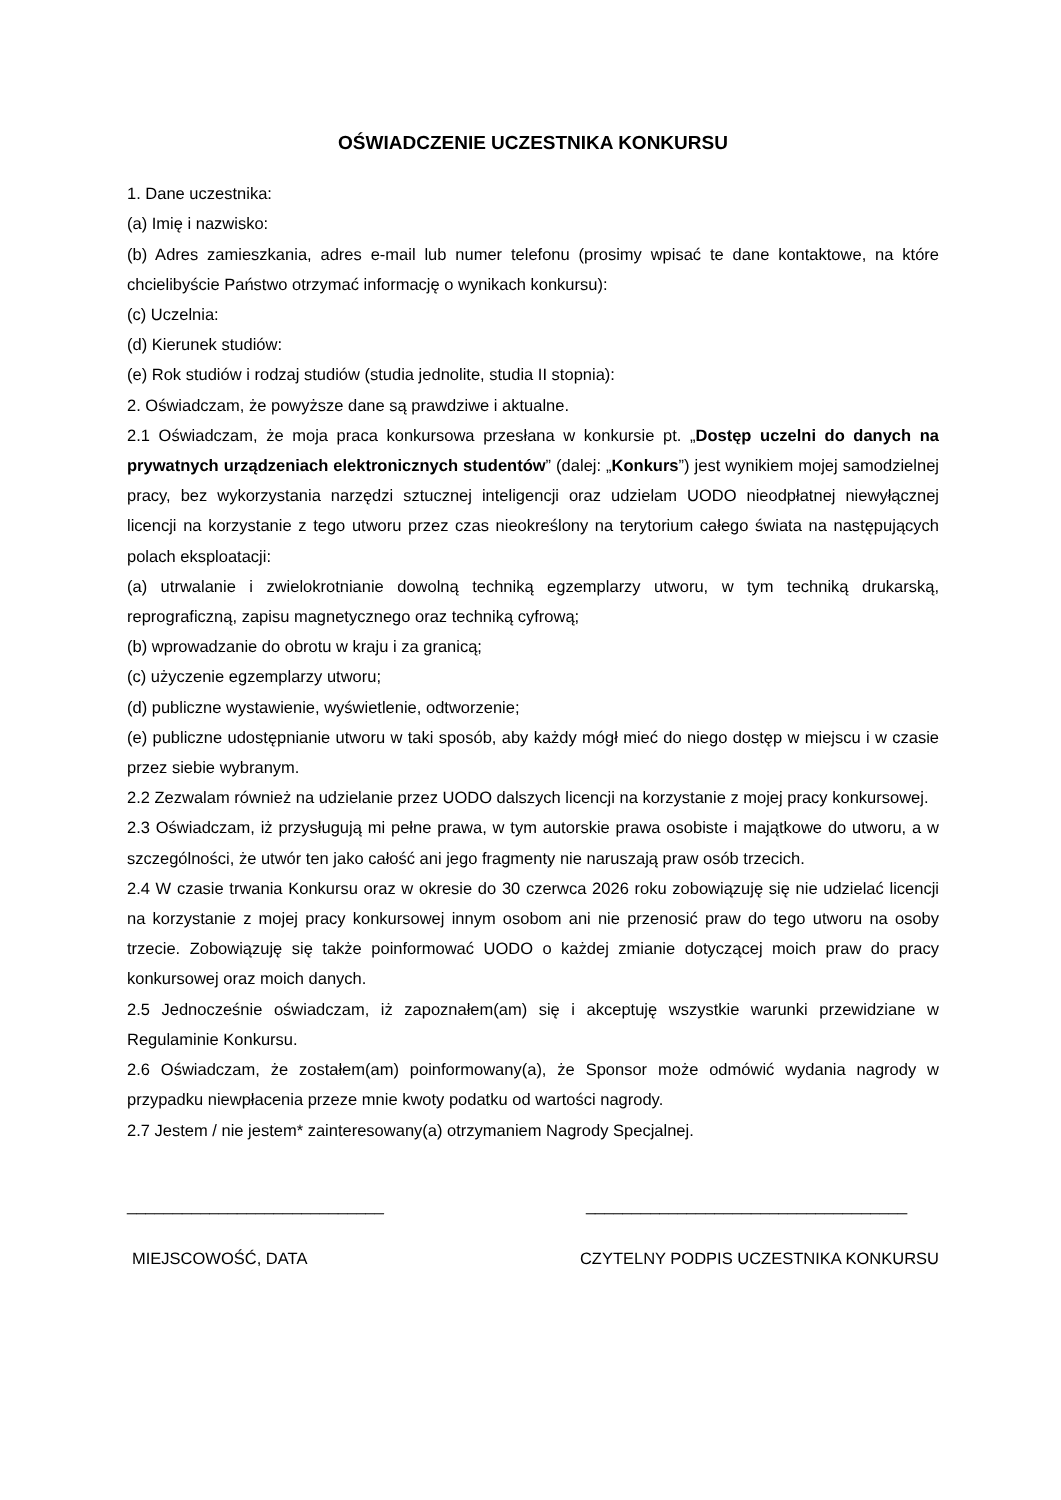OŚWIADCZENIE UCZESTNIKA KONKURSU
1. Dane uczestnika:
(a) Imię i nazwisko:
(b) Adres zamieszkania, adres e-mail lub numer telefonu (prosimy wpisać te dane kontaktowe, na które chcielibyście Państwo otrzymać informację o wynikach konkursu):
(c) Uczelnia:
(d) Kierunek studiów:
(e) Rok studiów i rodzaj studiów (studia jednolite, studia II stopnia):
2. Oświadczam, że powyższe dane są prawdziwe i aktualne.
2.1 Oświadczam, że moja praca konkursowa przesłana w konkursie pt. „Dostęp uczelni do danych na prywatnych urządzeniach elektronicznych studentów” (dalej: „Konkurs”) jest wynikiem mojej samodzielnej pracy, bez wykorzystania narzędzi sztucznej inteligencji oraz udzielam UODO nieodpłatnej niewyłącznej licencji na korzystanie z tego utworu przez czas nieokreślony na terytorium całego świata na następujących polach eksploatacji:
(a) utrwalanie i zwielokrotnianie dowolną techniką egzemplarzy utworu, w tym techniką drukarską, reprograficzną, zapisu magnetycznego oraz techniką cyfrową;
(b) wprowadzanie do obrotu w kraju i za granicą;
(c) użyczenie egzemplarzy utworu;
(d) publiczne wystawienie, wyświetlenie, odtworzenie;
(e) publiczne udostępnianie utworu w taki sposób, aby każdy mógł mieć do niego dostęp w miejscu i w czasie przez siebie wybranym.
2.2 Zezwalam również na udzielanie przez UODO dalszych licencji na korzystanie z mojej pracy konkursowej.
2.3 Oświadczam, iż przysługują mi pełne prawa, w tym autorskie prawa osobiste i majątkowe do utworu, a w szczególności, że utwór ten jako całość ani jego fragmenty nie naruszają praw osób trzecich.
2.4 W czasie trwania Konkursu oraz w okresie do 30 czerwca 2026 roku zobowiązuję się nie udzielać licencji na korzystanie z mojej pracy konkursowej innym osobom ani nie przenosić praw do tego utworu na osoby trzecie. Zobowiązuję się także poinformować UODO o każdej zmianie dotyczącej moich praw do pracy konkursowej oraz moich danych.
2.5 Jednocześnie oświadczam, iż zapoznałem(am) się i akceptuję wszystkie warunki przewidziane w Regulaminie Konkursu.
2.6 Oświadczam, że zostałem(am) poinformowany(a), że Sponsor może odmówić wydania nagrody w przypadku niewpłacenia przeze mnie kwoty podatku od wartości nagrody.
2.7 Jestem / nie jestem* zainteresowany(a) otrzymaniem Nagrody Specjalnej.
____________________________
MIEJSCOWOŚĆ, DATA
___________________________________
CZYTELNY PODPIS UCZESTNIKA KONKURSU